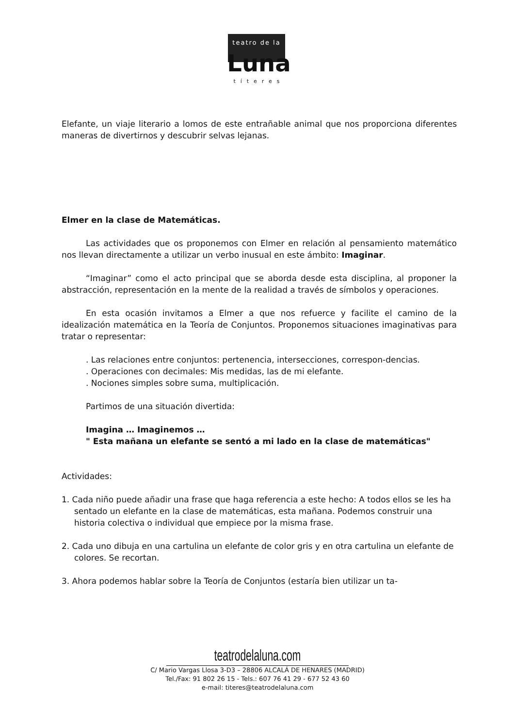teatro de la
Luna
títeres
Elefante, un viaje literario a lomos de este entrañable animal que nos proporciona diferentes maneras de divertirnos y descubrir selvas lejanas.
Elmer en la clase de Matemáticas.
Las actividades que os proponemos con Elmer en relación al pensamiento matemático nos llevan directamente a utilizar un verbo inusual en este ámbito: Imaginar.
“Imaginar” como el acto principal que se aborda desde esta disciplina, al proponer la abstracción, representación en la mente de la realidad a través de símbolos y operaciones.
En esta ocasión invitamos a Elmer a que nos refuerce y facilite el camino de la idealización matemática en la Teoría de Conjuntos. Proponemos situaciones imaginativas para tratar o representar:
. Las relaciones entre conjuntos: pertenencia, intersecciones, correspon-dencias.
. Operaciones con decimales: Mis medidas, las de mi elefante.
. Nociones simples sobre suma, multiplicación.
Partimos de una situación divertida:
Imagina … Imaginemos …
" Esta mañana un elefante se sentó a mi lado en la clase de matemáticas"
Actividades:
1. Cada niño puede añadir una frase que haga referencia a este hecho: A todos ellos se les ha sentado un elefante en la clase de matemáticas, esta mañana. Podemos construir una historia colectiva o individual que empiece por la misma frase.
2. Cada uno dibuja en una cartulina un elefante de color gris y en otra cartulina un elefante de colores. Se recortan.
3. Ahora podemos hablar sobre la Teoría de Conjuntos (estaría bien utilizar un ta-
teatrodelaluna.com
C/ Mario Vargas Llosa 3-D3 – 28806 ALCALÁ DE HENARES (MADRID)
Tel./Fax: 91 802 26 15 - Tels.: 607 76 41 29 - 677 52 43 60
e-mail: titeres@teatrodelaluna.com